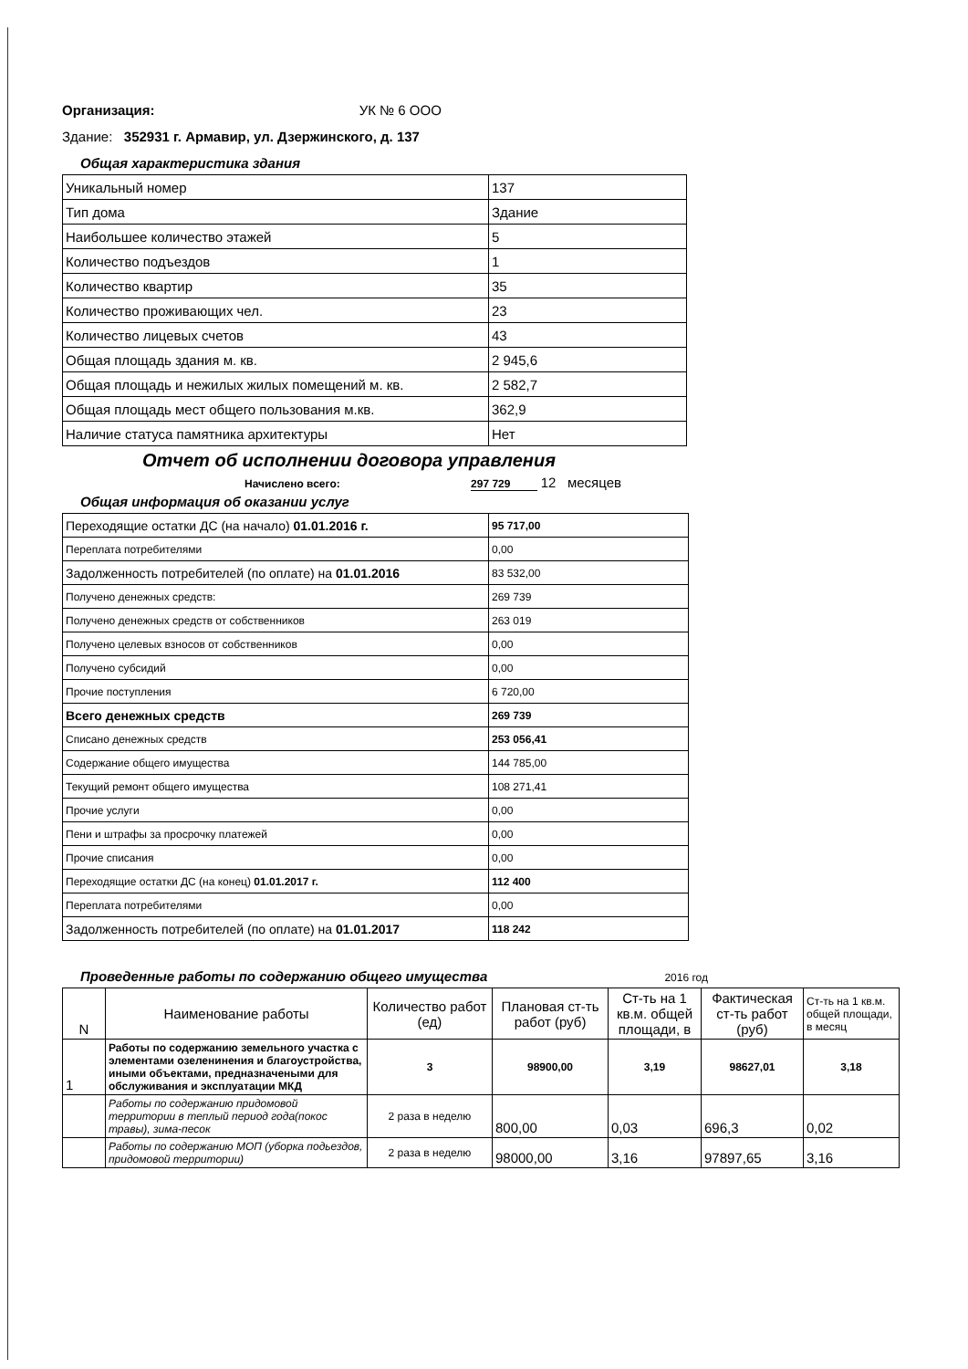Организация: УК № 6 ООО
Здание: 352931 г. Армавир, ул. Дзержинского, д. 137
Общая характеристика здания
| Уникальный номер | 137 |
| Тип дома | Здание |
| Наибольшее количество этажей | 5 |
| Количество подъездов | 1 |
| Количество квартир | 35 |
| Количество проживающих чел. | 23 |
| Количество лицевых счетов | 43 |
| Общая площадь здания м. кв. | 2 945,6 |
| Общая площадь и нежилых жилых помещений м. кв. | 2 582,7 |
| Общая площадь мест общего пользования м.кв. | 362,9 |
| Наличие статуса памятника архитектуры | Нет |
Отчет об исполнении договора управления
Начислено всего: 297 729 12 месяцев
Общая информация об оказании услуг
| Переходящие остатки ДС (на начало) 01.01.2016 г. | 95 717,00 |
| Переплата потребителями | 0,00 |
| Задолженность потребителей (по оплате) на 01.01.2016 | 83 532,00 |
| Получено денежных средств: | 269 739 |
| Получено денежных средств от собственников | 263 019 |
| Получено целевых взносов от собственников | 0,00 |
| Получено субсидий | 0,00 |
| Прочие поступления | 6 720,00 |
| Всего денежных средств | 269 739 |
| Списано денежных средств | 253 056,41 |
| Содержание общего имущества | 144 785,00 |
| Текущий ремонт общего имущества | 108 271,41 |
| Прочие услуги | 0,00 |
| Пени и штрафы за просрочку платежей | 0,00 |
| Прочие списания | 0,00 |
| Переходящие остатки ДС (на конец) 01.01.2017 г. | 112 400 |
| Переплата потребителями | 0,00 |
| Задолженность потребителей (по оплате) на 01.01.2017 | 118 242 |
Проведенные работы по содержанию общего имущества 2016 год
| N | Наименование работы | Количество работ (ед) | Плановая ст-ть работ (руб) | Ст-ть на 1 кв.м. общей площади, в | Фактическая ст-ть работ (руб) | Ст-ть на 1 кв.м. общей площади, в месяц |
| --- | --- | --- | --- | --- | --- | --- |
| 1 | Работы по содержанию земельного участка с элементами озеленинения и благоустройства, иными объектами, предназначеными для обслуживания и эксплуатации МКД | 3 | 98900,00 | 3,19 | 98627,01 | 3,18 |
| | Работы по содержанию придомовой территории в теплый период года(покос травы), зима-песок | 2 раза в неделю | 800,00 | 0,03 | 696,3 | 0,02 |
| | Работы по содержанию МОП (уборка подьездов, придомовой территории) | 2 раза в неделю | 98000,00 | 3,16 | 97897,65 | 3,16 |